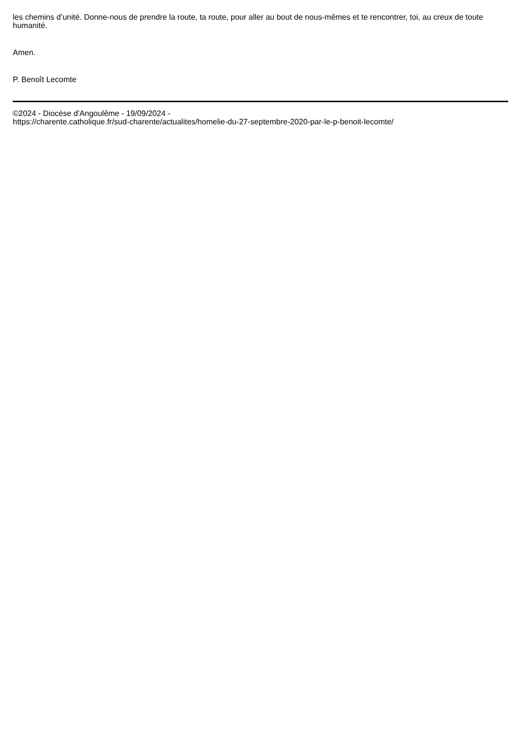les chemins d’unité. Donne-nous de prendre la route, ta route, pour aller au bout de nous-mêmes et te rencontrer, toi, au creux de toute humanité.
Amen.
P. Benoît Lecomte
©2024 - Diocèse d'Angoulême - 19/09/2024 -
https://charente.catholique.fr/sud-charente/actualites/homelie-du-27-septembre-2020-par-le-p-benoit-lecomte/